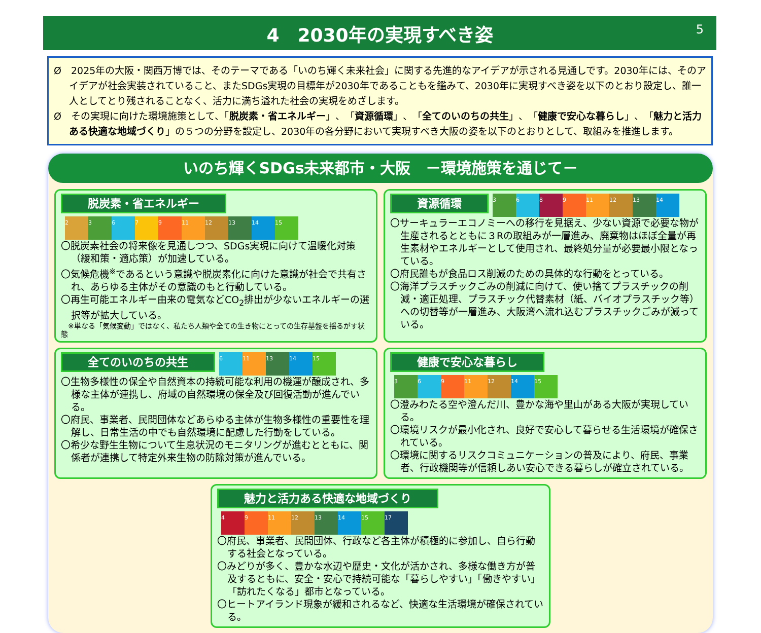4　2030年の実現すべき姿 5
Ø　2025年の大阪・関西万博では、そのテーマである「いのち輝く未来社会」に関する先進的なアイデアが示される見通しです。2030年には、そのアイデアが社会実装されていること、またSDGs実現の目標年が2030年であることもを鑑みて、2030年に実現すべき姿を以下のとおり設定し、誰一人としてとり残されることなく、活力に満ち溢れた社会の実現をめざします。
Ø　その実現に向けた環境施策として、「脱炭素・省エネルギー」、「資源循環」、「全てのいのちの共生」、「健康で安心な暮らし」、「魅力と活力ある快適な地域づくり」の５つの分野を設定し、2030年の各分野において実現すべき大阪の姿を以下のとおりとして、取組みを推進します。
いのち輝くSDGs未来都市・大阪　－環境施策を通じて－
脱炭素・省エネルギー 23679 11 12 13 14 15
〇脱炭素社会の将来像を見通しつつ、SDGs実現に向けて温暖化対策（緩和策・適応策）が加速している。
〇気候危機<sup>※</sup>であるという意識や脱炭素化に向けた意識が社会で共有され、あらゆる主体がその意識のもと行動している。
〇再生可能エネルギー由来の電気などCO<sub>2</sub>排出が少ないエネルギーの選択等が拡大している。
　※単なる「気候変動」ではなく、私たち人類や全ての生き物にとっての生存基盤を揺るがす状態
資源循環 3689 11 12 13 14
〇サーキュラーエコノミーへの移行を見据え、少ない資源で必要な物が生産されるとともに３Rの取組みが一層進み、廃棄物はほぼ全量が再生素材やエネルギーとして使用され、最終処分量が必要最小限となっている。
〇府民誰もが食品ロス削減のための具体的な行動をとっている。
〇海洋プラスチックごみの削減に向けて、使い捨てプラスチックの削減・適正処理、プラスチック代替素材（紙、バイオプラスチック等）への切替等が一層進み、大阪湾へ流れ込むプラスチックごみが減っている。
全てのいのちの共生 6 11 13 14 15
〇生物多様性の保全や自然資本の持続可能な利用の機運が醸成され、多様な主体が連携し、府域の自然環境の保全及び回復活動が進んでいる。
〇府民、事業者、民間団体などあらゆる主体が生物多様性の重要性を理解し、日常生活の中でも自然環境に配慮した行動をしている。
〇希少な野生生物について生息状況のモニタリングが進むとともに、関係者が連携して特定外来生物の防除対策が進んでいる。
健康で安心な暮らし 369 11 12 14 15
〇澄みわたる空や澄んだ川、豊かな海や里山がある大阪が実現している。
〇環境リスクが最小化され、良好で安心して暮らせる生活環境が確保されている。
〇環境に関するリスクコミュニケーションの普及により、府民、事業者、行政機関等が信頼しあい安心できる暮らしが確立されている。
魅力と活力ある快適な地域づくり 49 11 12 13 14 15 17
〇府民、事業者、民間団体、行政など各主体が積極的に参加し、自ら行動する社会となっている。
〇みどりが多く、豊かな水辺や歴史・文化が活かされ、多様な働き方が普及するともに、安全・安心で持続可能な「暮らしやすい」「働きやすい」「訪れたくなる」都市となっている。
〇ヒートアイランド現象が緩和されるなど、快適な生活環境が確保されている。